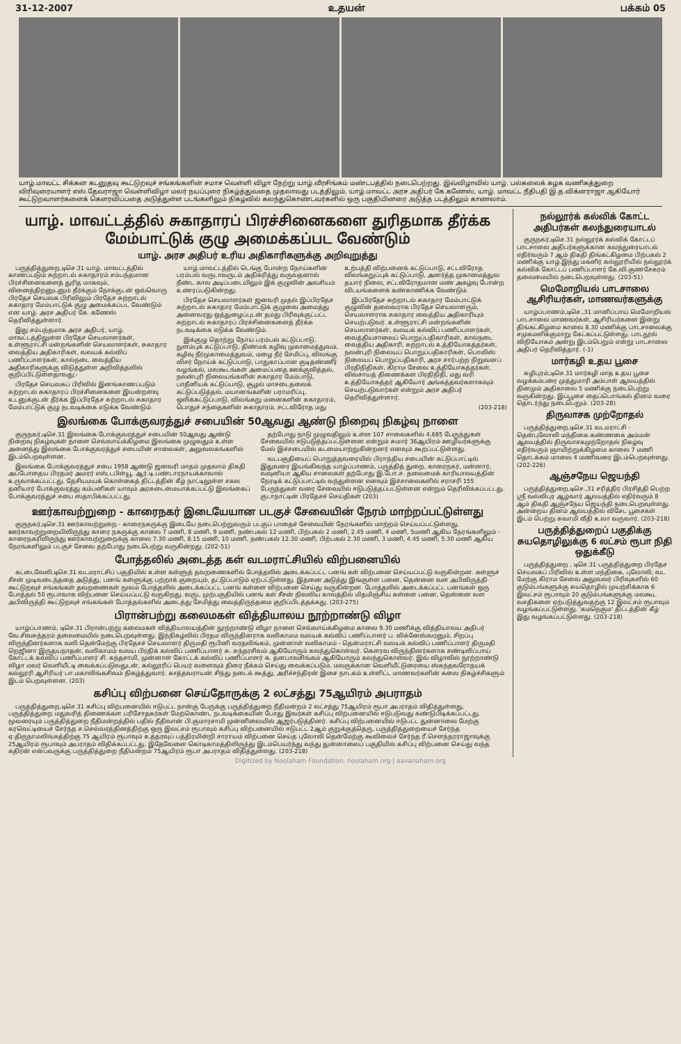31-12-2007 உதயன் பக்கம் 05
யாழ்.மாவட்ட சிக்கன கடனுதவு கூட்டுறவுச் சங்கங்களின் சமாச வெள்ளி விழா நேற்று யாழ்.வீரசிங்கம் மண்டபத்தில் நடைபெற்றது. இவ்விழாவில் யாழ். பல்கலைக் கழக வணிகத்துறை விரிவுரையாளர் எஸ்.தேவராஜா வெள்ளிவிழா மலர் நயப்புரை நிகழ்த்துவதை முதலாவது படத்திலும், யாழ்.மாவட்ட அரச அதிபர் கே.கணேஸ், யாழ். மாவட்ட நீதிபதி இ.த.விக்னராஜா ஆகியோர் கூட்டுறவாளர்களைக் கௌரவிப்பதை அடுத்துள்ள படங்களிலும் நிகழ்வில் கலந்துகொண்டவர்களில் ஒரு பகுதியினரை அடுத்த படத்திலும் காணலாம்.
யாழ். மாவட்டத்தில் சுகாதாரப் பிரச்சினைகளை துரிதமாக தீர்க்க மேம்பாட்டுக் குழு அமைக்கப்பட வேண்டும்
யாழ். அரச அதிபர் உரிய அதிகாரிகளுக்கு அறிவுறுத்து
பருத்தித்துறை,டிசெ.31 யாழ். மாவட்டத்தில் காணப்படும் சுற்றாடல் சுகாதாரம் சம்பந்தமான பிரச்சினைகளைத் துரித மாகவும், வினைத்திறனுடனும் தீர்க்கும் நோக்குடன் ஒவ்வொரு பிரதேச செயலக பிரிவிலும் பிரதேச சுற்றாடல் சுகாதார மேம்பாட்டுக் குழு அமைக்கப்பட வேண்டும் என யாழ். அரச அதிபர் கே. கணேஸ் தெரிவித்துள்ளார்.
இது சம்பந்தமாக அரச அதிபர், யாழ். மாவட்டத்திலுள்ள பிரதேச செயலாளர்கள், உள்ளூராட்சி மன்றங்களின் செயலாளர்கள், சுகாதார வைத்திய அதிகாரிகள், வலயக் கல்விப் பணிப்பாளர்கள், கால்நடை வைத்திய அதிகாரிகளுக்கு விடுத்துள்ள அறிவித்தலில் குறிப்பிட்டுள்ளதாவது:-
பிரதேச செயலகப் பிரிவில் இனங்காணப்படும் சுற்றாடல் சுகாதாரப் பிரச்சினைகளை இயன்றளவு உடனுக்குடன் தீர்க்க இப்பிரதேச சுற்றாடல் சுகாதார மேம்பாட்டுக் குழு நடவடிக்கை எடுக்க வேண்டும்.
யாழ்.மாவட்டத்தில் டெங்கு போன்ற நோய்களின் பரம்பல் வருடாவருடம் அதிகரித்து வருவதனால் நீண்ட கால அடிப்படையிலும் இக் குழுவின் அவசியம் உணரப்படுகின்றது.
பிரதேச செயலாளர்கள் ஜனவரி முதல் இப்பிரதேச சுற்றாடல் சுகாதார மேம்பாட்டுக் குழுவை அமைத்து அனைவரது ஒத்துழைப்புடன் தமது பிரிவுக்குட்பட்ட சுற்றாடல் சுகாதாரப் பிரச்சினைகளைத் தீர்க்க நடவடிக்கை எடுக்க வேண்டும்.
இக்குழு தொற்று நோய் பரம்பல் கட்டுப்பாடு, நுளம்புக் கட்டுப்பாடு, திண்மக் கழிவு முகாமைத்துவம், கழிவு நீர்முகாமைத்துவம், மழை நீர் சேமிப்பு, விலங்கு விசர் நோய்க் கட்டுப்பாடு, பாதுகாப்பான குடிதண்ணீர் வழங்கல், மலகூடங்கள் அமைப்பதை ஊக்குவித்தல், நலன்புரி நிலையங்களின் சுகாதார மேம்பாடு, பாதீனியக் கட்டுப்பாடு, சூழல் மாசடைதலைக் கட்டுப்படுத்தல், மயானங்களின் பராமரிப்பு, ஒலிக்கட்டுப்பாடு, விலங்கறு மனைகளின் சுகாதாரம், பொதுச் சந்தைகளின் சுகாதாரம், சட்டவிரோத மது உற்பத்தி விற்பனைக் கட்டுப்பாடு, சட்டவிரோத விலங்கறுப்புக் கட்டுப்பாடு, அனர்த்த முகாமைத்துவ தயார் நிலை, சட்டவிரோதமான மண் அகழ்வு போன்ற விடயங்களைக் கண்காணிக்க வேண்டும்.
இப்பிரதேச சுற்றாடல் சுகாதார மேம்பாட்டுக் குழுவின் தலைவராக பிரதேச செயலாளரும், செயலாளராக சுகாதார வைத்திய அதிகாரியும் செயற்படுவர். உள்ளூராட்சி மன்றங்களின் செயலாளர்கள், வலயக் கல்விப் பணிப்பாளர்கள், வைத்தியசாலைப் பொறுப்பதிகாரிகள், கால்நடை வைத்திய அதிகாரி, சுற்றாடல் உத்தியோகத்தர்கள், நலன்புரி நிலையப் பொறுப்பதிகாரிகள், பொலிஸ் நிலையப் பொறுப்பதிகாரி, அரச சார்பற்ற நிறுவனப் பிரதிநிதிகள், கிராம சேவை உத்தியோகத்தர்கள், விவசாயத் திணைக்கள பிரதிநிதி, மது வரி உத்தியோகத்தர் ஆகியோர் அங்கத்தவர்களாகவும் செயற்படுவார்கள் என்றும் அரச அதிபர் தெரிவித்துள்ளார்.
(203-218)
இலங்கை போக்குவரத்துச் சபையின் 50ஆவது ஆண்டு நிறைவு நிகழ்வு நாளை
குருநகர்,டிசெ.31 இலங்கை போக்குவரத்துச் சபையின் 50ஆவது ஆண்டு நிறைவு நிகழ்வுகள் நாளை செவ்வாய்க்கிழமை இலங்கை முழுவதும் உள்ள அனைத்து இலங்கை போக்குவரத்துச் சபையின் சாலைகள், அலுவலகங்களில் இடம்பெறவுள்ளன.
இலங்கை போக்குவரத்துச் சபை 1958 ஆண்டு ஜனவரி மாதம் முதலாம் திகதி அப்போதைய பிரதமர் அமரர் எஸ்.டபிள்யூ. ஆர்.டி.பண்டாரநாயக்காவால் உருவாக்கப்பட்டது. தேசியமயக் கொள்கைத் திட்டத்தின் கீழ் நாட்டிலுள்ள சகல தனியார் போக்குவரத்து கம்பனிகள் யாவும் அரசுடைமையாக்கப்பட்டு இலங்கைப் போக்குவரத்துச் சபை ஸ்தாபிக்கப்பட்டது.
தற்போது நாடு முழுவதிலும் உள்ள 107 சாலைகளில் 4,685 பேருந்துகள் சேவையில் ஈடுபடுத்தப்பட்டுள்ளன என்றும் சுமார் 36ஆயிரம் ஊழியர்களுக்கு மேல் இச்சபையில் கடமையாற்றுகின்றனர் எனவும் கூறப்பட்டுள்ளது.
வடபகுதியைப் பொறுத்தவரையில் பிராந்திய சபையின் கட்டுப்பாட்டில் இதுவரை இயங்கிவந்த யாழ்ப்பாணம், பருத்தித் துறை, காரைநகர், மன்னார், வவுனியா ஆகிய சாலைகள் தற்போது இ.போ.ச. தலைமைக் காரியாலயத்தின் நேரடிக் கட்டுப்பாட்டில் வந்துள்ளன எனவும் இச்சாலைகளில் சராசரி 155 பேருந்துகள் வரை சேவையில் ஈடுபடுத்தப்பட்டுள்ளன என்றும் தெரிவிக்கப்பட்டது. குடாநாட்டின் பிரதேசச் செய்திகள் (203)
ஊர்காவற்றுறை - காரைநகர் இடையேயான படகுச் சேவையின் நேரம் மாற்றப்பட்டுள்ளது
குருநகர்,டிசெ.31 ஊர்காவற்றுறை - காரைநகருக்கு இடையே நடைபெற்றுவரும் படகுப் பாதைச் சேவையின் நேரங்களில் மாற்றம் செய்யப்பட்டுள்ளது. ஊர்காவற்றுறையிலிருந்து காரை நகருக்கு காலை 7 மணி, 8 மணி, 9 மணி, நண்பகல் 12 மணி, பிற்பகல் 2 மணி, 2.45 மணி, 4 மணி, 5மணி ஆகிய நேரங்களிலும் - காரைநகரிலிருந்து ஊர்காவற்றுறைக்கு காலை 7.30 மணி, 8.15 மணி, 10 மணி, நண்பகல் 12.30 மணி, பிற்பகல் 2.30 மணி, 3 மணி, 4.45 மணி, 5.30 மணி ஆகிய நேரங்களிலும் படகுச் சேவை தற்போது நடைபெற்று வருகின்றது. (202-51)
போத்தலில் அடைத்த கள் வடமராட்சியில் விற்பனையில்
கட்டைவேலி,டிசெ.31 வடமராட்சிப் பகுதியில் உள்ள கள்ளுத் தவறணைகளில் போத்தலில் அடைக்கப்பட்ட பனங் கள் விற்பனை செய்யப்பட்டு வருகின்றன. கள்ளுச் சீசன் முடிவடைந்ததை அடுத்து, பனங் கள்ளுக்கு பற்றாக் குறையும், தட்டுப்பாடும் ஏற்பட்டுள்ளது. இதனை அடுத்து இங்குள்ள பனை, தென்னை வள அபிவிருத்தி கூட்டுறவுச் சங்கங்கள் தவறணைகள் மூலம் போத்தலில் அடைக்கப்பட்ட பனங் கள்ளை விற்பனை செய்து வருகின்றன. போத்தலில் அடைக்கப்பட்ட பனங்கள் ஒரு போத்தல் 50 ரூபாவாக விற்பனை செய்யப்பட்டு வருகிறது. வருட முற்பகுதியில் பனங் கள் சீசன் நிலவிய காலத்தில் மிதமிஞ்சிய கள்ளை பனை, தென்னை வள அபிவிருத்தி கூட்டுறவுச் சங்கங்கள் போத்தல்களில் அடைத்து சேமித்து வைத்திருந்தமை குறிப்பிடத்தக்கது. (203-275)
பிரான்பற்று கலைமகள் வித்தியாலய நூற்றாண்டு விழா
யாழ்ப்பாணம், டிசெ.31 பிரான்பற்று கலைமகள் வித்தியாலயத்தின் நூற்றாண்டு விழா நாளை செவ்வாய்க்கிழமை காலை 9.30 மணிக்கு வித்தியாலய அதிபர் வே.சிவசுந்தரம் தலைமையில் நடைபெறவுள்ளது. இந்நிகழ்வில் பிரதம விருந்தினராக வலிகாமம வலயக் கல்விப் பணிப்பாளர் ப. விக்னேஸ்வரனும், சிறப்பு விருந்தினர்களாக வலி.தென்மேற்கு பிரதேசச் செயலாளர் திருமதி ரூபினி வரதலிங்கம், முன்னாள் வலிகாமம் - தென்மராட்சி வலயக் கல்விப் பணிப்பாளர் திருமதி றெஜினா இருதயநாதன், வலிகாமம் வலய பிரதிக் கல்விப் பணிப்பாளர் சு. சுந்தரசிவம் ஆகியோரும் கலந்துகொள்வர். கௌரவ விருந்தினர்களாக சண்டிலிப்பாய் கோட்டக் கல்விப் பணிப்பாளர் சி. கந்தசாமி, முன்னாள் கோட்டக் கல்விப் பணிப்பாளர் க. தனபாலசிங்கம் ஆகியோரும் கலந்துகொள்வர். இவ் விழாவில் நூற்றாண்டு விழா மலர் வெளியீட்டி வைக்கப்படுவதுடன், கல்லூரிப் பெயர் வளைவும் திரை நீக்கம் செய்து வைக்கப்படும். மலருக்கான வெளியீட்டுரையை ஸ்கந்தவரோதயக் கல்லூரி ஆசிரியர் பா.மகாலிங்கசிவம் நிகழ்த்துவார். காத்தவராயன் சிந்து நடைக் கூத்து, அரிச்சந்திரன் இசை நாடகம் உள்ளிட்ட மாணவர்களின் கலை நிகழ்ச்சிகளும் இடம் பெறவுள்ளன. (203)
கசிப்பு விற்பனை செய்தோருக்கு 2 லட்சத்து 75ஆயிரம் அபராதம்
பருத்தித்துறை,டிசெ.31 கசிப்பு விற்பனையில் ஈடுபட்ட நான்கு பேருக்கு பருத்தித்துறை நீதிமன்றம் 2 லட்சத்து 75ஆயிரம் ரூபா அபராதம் விதித்துள்ளது. பருத்தித்துறை மதுவரித் திணைக்கள பரிசோதகர்கள் மேற்கொண்ட நடவடிக்கையின் போது இவர்கள் கசிப்பு விற்பனையில் ஈடுபடுவது கண்டுபிடிக்கப்பட்டது. மூவரையும் பருத்தித்துறை நீதிமன்றத்தில் பதில் நீதிவான் பி.குமாரசாமி முன்னிலையில் ஆஜர்படுத்தினர். கசிப்பு விற்பனையில் ஈடுபட்ட துன்னாலை மேற்கு கரவெட்டியைச் சேர்ந்த ச.செல்வரத்தினத்திற்கு ஒரு இலட்சம் ரூபாவும் கசிப்பு விற்பனையில் ஈடுபட்ட 2ஆம் குறுக்குத்தெரு, பருத்தித்துறையைச் சேர்ந்த ஏ.திருநாமலிங்கத்திற்கு 75 ஆயிரம் ரூபாவும் உத்தரவுப் பத்திரமின்றி சாராயம் விற்பனை செய்த புலோலி தென்மேற்கு கூவிலைச் சேர்ந்த ரீ.சௌந்தரராஜாவுக்கு 25ஆயிரம் ரூபாவும் அபராதம் விதிக்கப்பட்டது. இதேவேளை கொடிகாமத்திலிருந்து இடம்பெயர்ந்து வந்து துன்னாலைப் பகுதியில் கசிப்பு விற்பனை செய்து வந்த கதிரன் என்பவருக்கு பருத்தித்துறை நீதிமன்றம் 75ஆயிரம் ரூபா அபராதம் விதித்துள்ளது. (203-218)
நல்லூர்க் கல்விக் கோட்ட அதிபர்கள் கலந்துரையாடல்
குருநகர்,டிசெ.31 நல்லூர்க் கல்விக் கோட்டப் பாடசாலை அதிபர்களுக்கான கலந்துரையாடல் எதிர்வரும் 7 ஆம் திகதி திங்கட்கிழமை பிற்பகல் 2 மணிக்கு யாழ்.இந்து மகளிர் கல்லூரியில் நல்லூர்க் கல்விக் கோட்டப் பணிப்பாளர் கே.வி.குணசேகரம் தலைமையில் நடைபெறவுள்ளது. (203-51)
மெமோறியல் பாடசாலை ஆசிரியர்கள், மாணவர்களுக்கு
யாழ்ப்பாணம்,டிசெ.,31 மானிப்பாய் மெமோறியல் பாடசாலை மாணவர்கள், ஆசிரியர்களை இன்று திங்கட்கிழமை காலை 8.30 மணிக்கு பாடசாலைக்கு சமுகமளிக்குமாறு கேட்கப்பட்டுள்ளது. பாடநூல் விநியோகம் அன்று இடம்பெறும் என்று பாடசாலை அதிபர் தெரிவித்தார். (-1)
மார்கழி உதய பூசை
சுழிபுரம்,டிசெ.31 மார்கழி மாத உதய பூசை வழக்கம்பரை முத்துமாரி அம்பாள் ஆலயத்தில் தினமும் அதிகாலை 5 மணிக்கு நடைபெற்று வருகின்றது. இப்பூசை தைப்பொங்கல் தினம் வரை தொடர்ந்து நடைபெறும். (203-28)
திருவாசக முற்றோதல்
பருத்தித்துறை,டிசெ.31 வடமராட்சி - தென்புலோலி மந்திகை கண்ணகை அம்மன் ஆலயத்தில் திருவாசகமுற்றோதல் நிகழ்வு எதிர்வரும் ஞாயிற்றுக்கிழமை காலை 7 மணி தொடக்கம் மாலை 4 மணிவரை இடம்பெறவுள்ளது. (202-226)
ஆஞ்சநேய ஜெயந்தி
பருத்தித்துறை,டிசெ.,31 சரித்திர பிரசித்தி பெற்ற ஸ்ரீ வல்லிபுர ஆழ்வார் ஆலயத்தில் எதிர்வரும் 8 ஆம் திகதி ஆஞ்சநேய ஜெயந்தி நடைபெறவுள்ளது. அன்றைய தினம் ஆலயத்தில் விசேட பூசைகள் இடம் பெற்று சுவாமி வீதி உலா வருவார். (203-218)
பருத்தித்துறைப் பகுதிக்கு சுயதொழிலுக்கு 6 லட்சம் ரூபா நிதி ஒதுக்கீடு
பருத்தித்துறை , டிசெ.31 பருத்தித்துறை பிரதேச செயலகப் பிரிவில் உள்ள மந்திகை, புலோலி, வட மேற்கு கிராம சேவை அலுவலர் பிரிவுகளில் 60 குடும்பங்களுக்கு சுயதொழில் முயற்சிக்காக 6 இலட்சம் ரூபாவும் 20 குடும்பங்களுக்கு மலகூட வசதிகளை ஏற்படுத்துவதற்கு 12 இலட்சம் ரூபாவும் வழங்கப்பட்டுள்ளது. 'கமநெகும' திட்டத்தின் கீழ் இது வழங்கப்பட்டுள்ளது. (203-218)
Digitized by Noolaham Foundation. noolaham.org | aavanaham.org